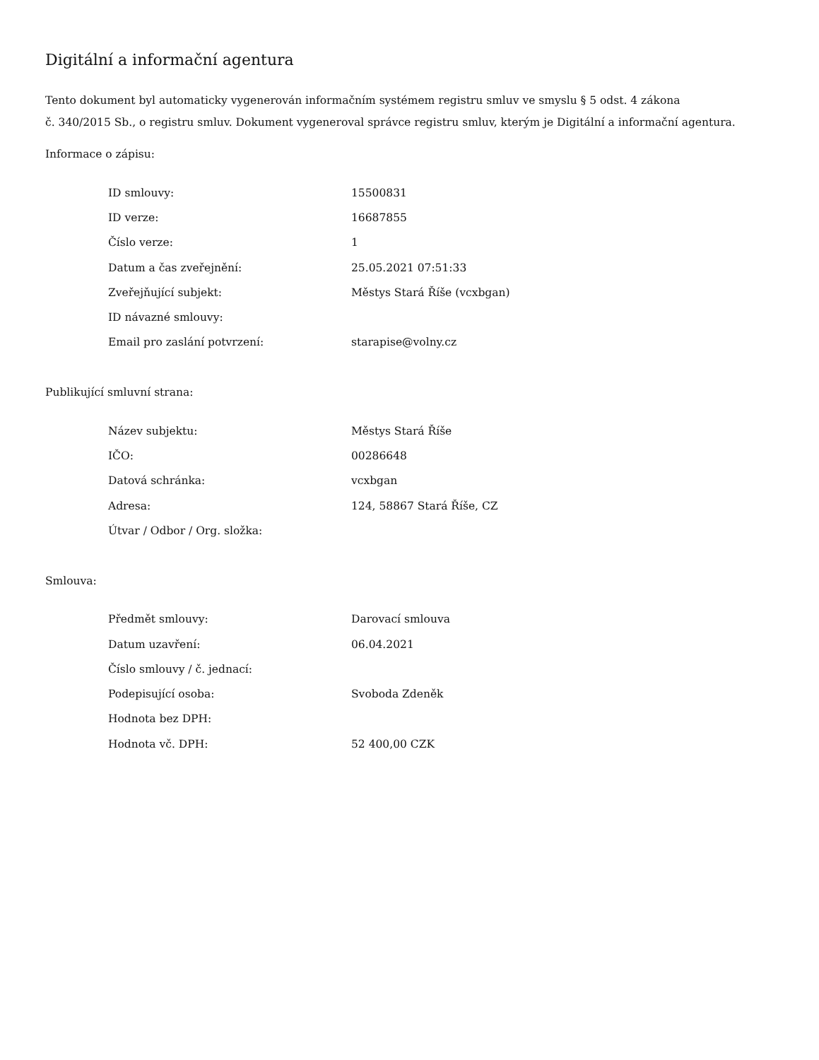Digitální a informační agentura
Tento dokument byl automaticky vygenerován informačním systémem registru smluv ve smyslu § 5 odst. 4 zákona
č. 340/2015 Sb., o registru smluv. Dokument vygeneroval správce registru smluv, kterým je Digitální a informační agentura.
Informace o zápisu:
| ID smlouvy: | 15500831 |
| ID verze: | 16687855 |
| Číslo verze: | 1 |
| Datum a čas zveřejnění: | 25.05.2021 07:51:33 |
| Zveřejňující subjekt: | Městys Stará Říše (vcxbgan) |
| ID návazné smlouvy: | |
| Email pro zaslání potvrzení: | starарise@volny.cz |
Publikující smluvní strana:
| Název subjektu: | Městys Stará Říše |
| IČO: | 00286648 |
| Datová schránka: | vcxbgan |
| Adresa: | 124, 58867 Stará Říše, CZ |
| Útvar / Odbor / Org. složka: | |
Smlouva:
| Předmět smlouvy: | Darovací smlouva |
| Datum uzavření: | 06.04.2021 |
| Číslo smlouvy / č. jednací: | |
| Podepisující osoba: | Svoboda Zdeněk |
| Hodnota bez DPH: | |
| Hodnota vč. DPH: | 52 400,00 CZK |